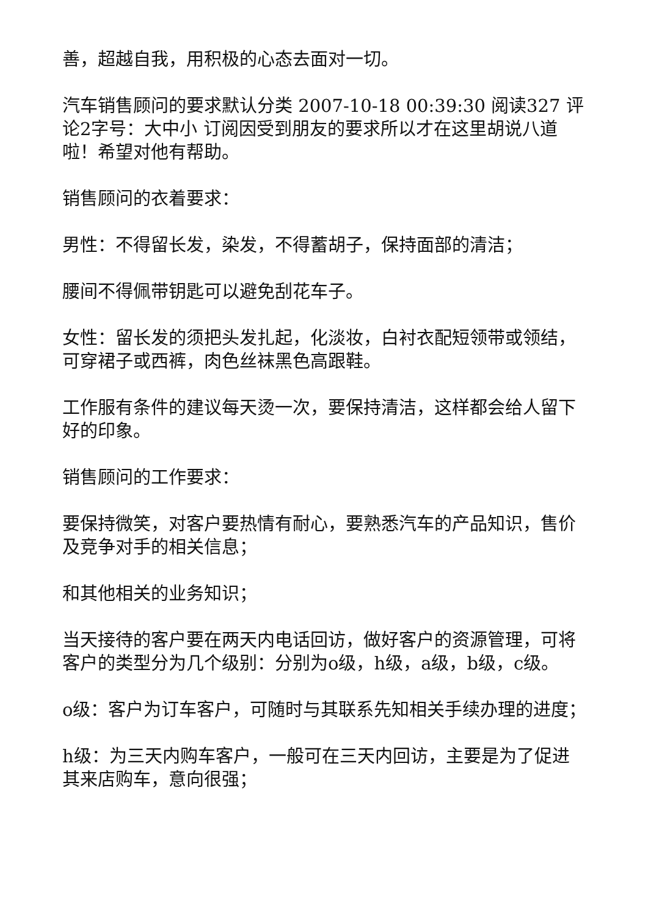善，超越自我，用积极的心态去面对一切。
汽车销售顾问的要求默认分类 2007-10-18 00:39:30 阅读327 评论2字号：大中小 订阅因受到朋友的要求所以才在这里胡说八道啦！希望对他有帮助。
销售顾问的衣着要求：
男性：不得留长发，染发，不得蓄胡子，保持面部的清洁；
腰间不得佩带钥匙可以避免刮花车子。
女性：留长发的须把头发扎起，化淡妆，白衬衣配短领带或领结，可穿裙子或西裤，肉色丝袜黑色高跟鞋。
工作服有条件的建议每天烫一次，要保持清洁，这样都会给人留下好的印象。
销售顾问的工作要求：
要保持微笑，对客户要热情有耐心，要熟悉汽车的产品知识，售价及竞争对手的相关信息；
和其他相关的业务知识；
当天接待的客户要在两天内电话回访，做好客户的资源管理，可将客户的类型分为几个级别：分别为o级，h级，a级，b级，c级。
o级：客户为订车客户，可随时与其联系先知相关手续办理的进度；
h级：为三天内购车客户，一般可在三天内回访，主要是为了促进其来店购车，意向很强；